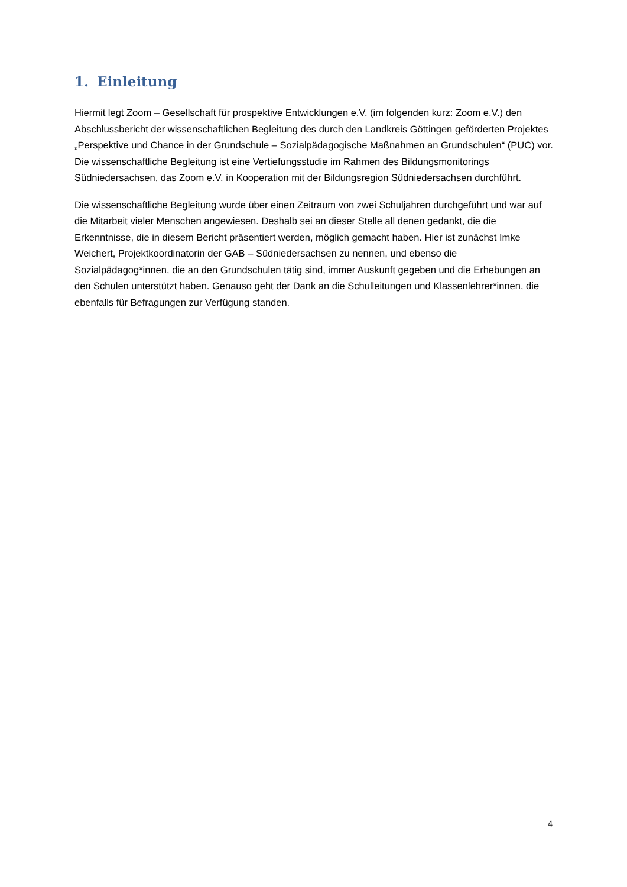1. Einleitung
Hiermit legt Zoom – Gesellschaft für prospektive Entwicklungen e.V. (im folgenden kurz: Zoom e.V.) den Abschlussbericht der wissenschaftlichen Begleitung des durch den Landkreis Göttingen geförderten Projektes „Perspektive und Chance in der Grundschule – Sozialpädagogische Maßnahmen an Grundschulen“ (PUC) vor. Die wissenschaftliche Begleitung ist eine Vertiefungsstudie im Rahmen des Bildungsmonitorings Südniedersachsen, das Zoom e.V. in Kooperation mit der Bildungsregion Südniedersachsen durchführt.
Die wissenschaftliche Begleitung wurde über einen Zeitraum von zwei Schuljahren durchgeführt und war auf die Mitarbeit vieler Menschen angewiesen. Deshalb sei an dieser Stelle all denen gedankt, die die Erkenntnisse, die in diesem Bericht präsentiert werden, möglich gemacht haben. Hier ist zunächst Imke Weichert, Projektkoordinatorin der GAB – Südniedersachsen zu nennen, und ebenso die Sozialpädagog*innen, die an den Grundschulen tätig sind, immer Auskunft gegeben und die Erhebungen an den Schulen unterstützt haben. Genauso geht der Dank an die Schulleitungen und Klassenlehrer*innen, die ebenfalls für Befragungen zur Verfügung standen.
4